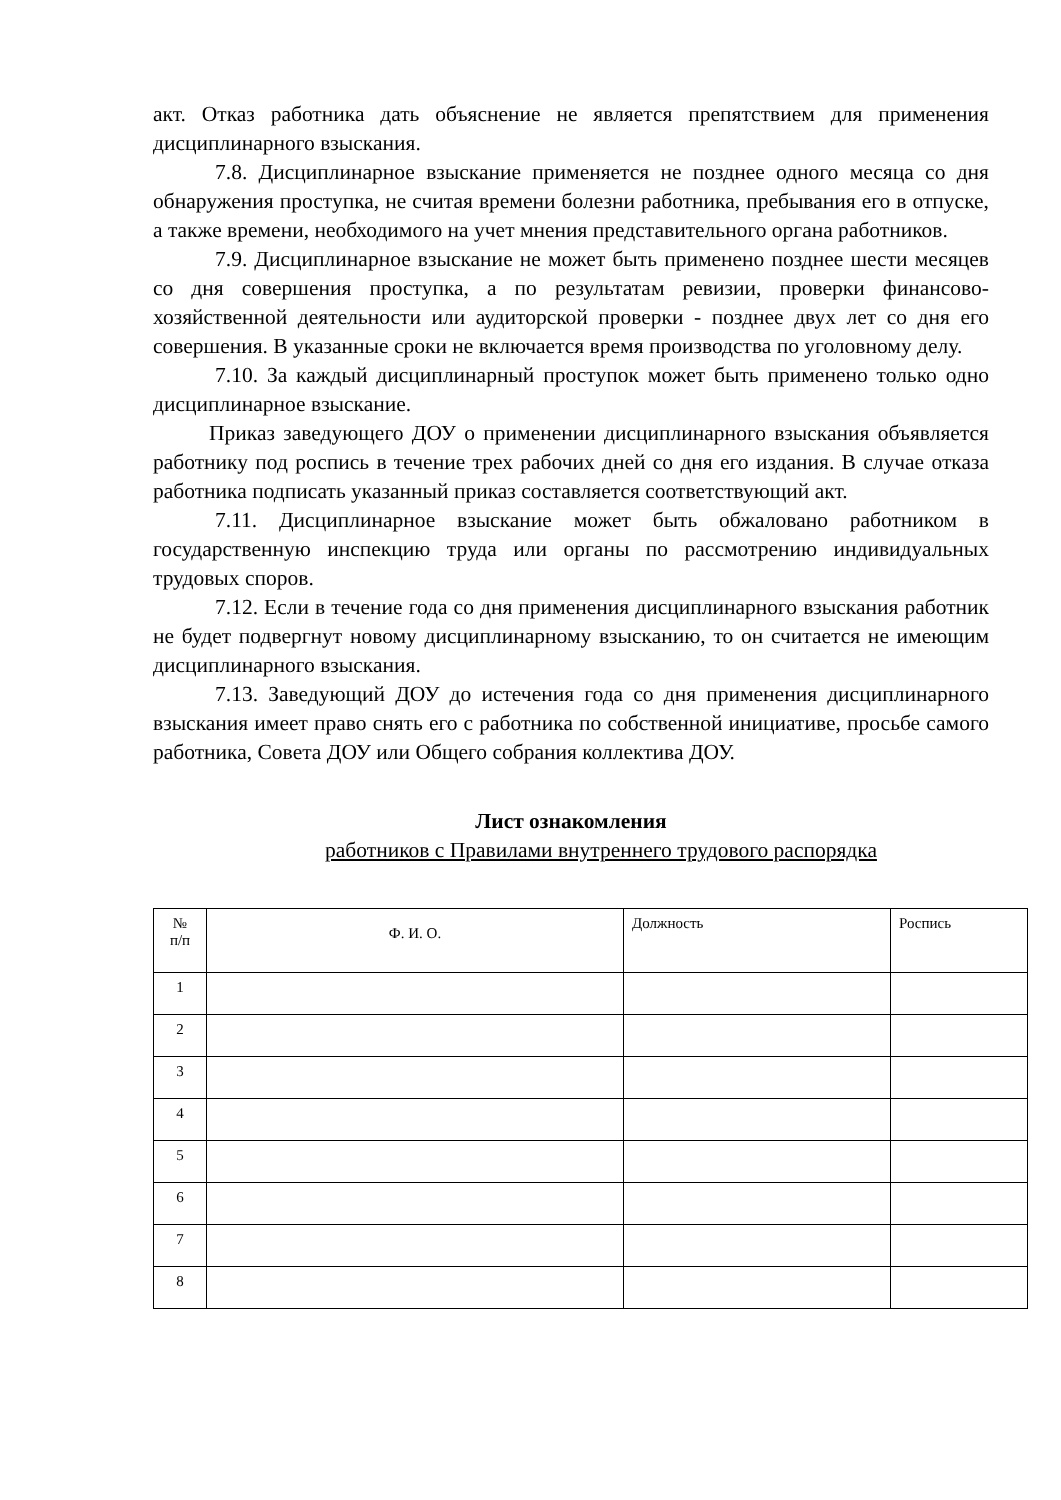акт. Отказ работника дать объяснение не является препятствием для применения дисциплинарного взыскания.
7.8. Дисциплинарное взыскание применяется не позднее одного месяца со дня обнаружения проступка, не считая времени болезни работника, пребывания его в отпуске, а также времени, необходимого на учет мнения представительного органа работников.
7.9. Дисциплинарное взыскание не может быть применено позднее шести месяцев со дня совершения проступка, а по результатам ревизии, проверки финансово-хозяйственной деятельности или аудиторской проверки - позднее двух лет со дня его совершения. В указанные сроки не включается время производства по уголовному делу.
7.10. За каждый дисциплинарный проступок может быть применено только одно дисциплинарное взыскание.
Приказ заведующего ДОУ о применении дисциплинарного взыскания объявляется работнику под роспись в течение трех рабочих дней со дня его издания. В случае отказа работника подписать указанный приказ составляется соответствующий акт.
7.11. Дисциплинарное взыскание может быть обжаловано работником в государственную инспекцию труда или органы по рассмотрению индивидуальных трудовых споров.
7.12. Если в течение года со дня применения дисциплинарного взыскания работник не будет подвергнут новому дисциплинарному взысканию, то он считается не имеющим дисциплинарного взыскания.
7.13. Заведующий ДОУ до истечения года со дня применения дисциплинарного взыскания имеет право снять его с работника по собственной инициативе, просьбе самого работника, Совета ДОУ или Общего собрания коллектива ДОУ.
Лист ознакомления
работников с Правилами внутреннего трудового распорядка
| № п/п | Ф. И. О. | Должность | Роспись |
| 1 | | | |
| 2 | | | |
| 3 | | | |
| 4 | | | |
| 5 | | | |
| 6 | | | |
| 7 | | | |
| 8 | | | |